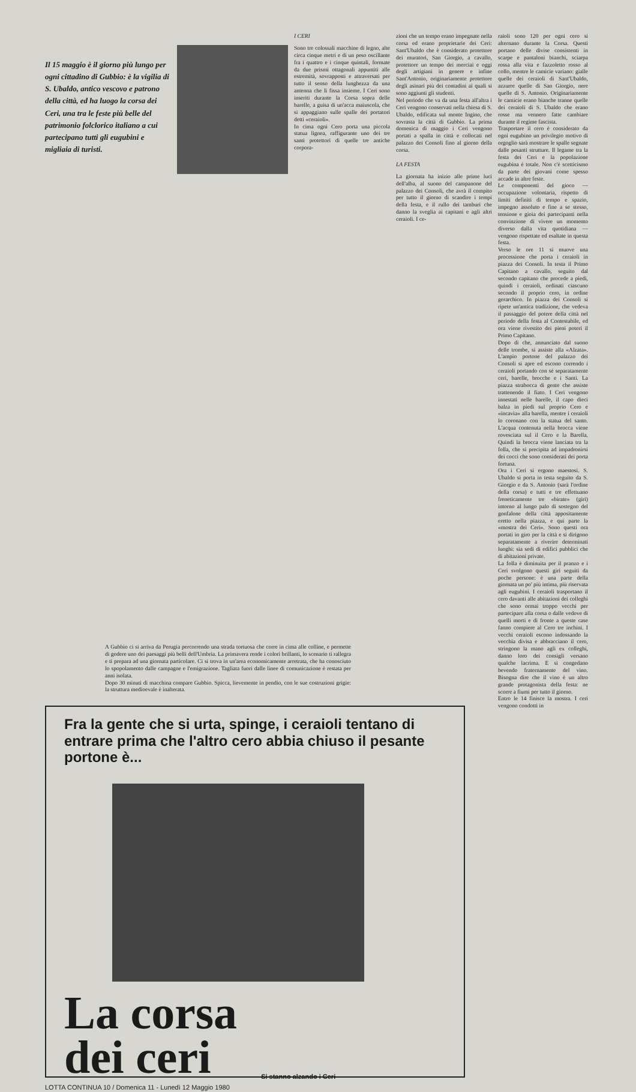Il 15 maggio è il giorno più lungo per ogni cittadino di Gubbio: è la vigilia di S. Ubaldo, antico vescovo e patrono della città, ed ha luogo la corsa dei Ceri, una tra le feste più belle del patrimonio folclorico italiano a cui partecipano tutti gli eugubini e migliaia di turisti.
I CERI
Sono tre colossali macchine di legno, alte circa cinque metri e di un peso oscillante fra i quattro e i cinque quintali, formate da due prismi ottagonali appuntiti alle estremità, sovrapposti e attraversati per tutto il senso della lunghezza da una antenna che li fissa insieme. I Ceri sono inseriti durante la Corsa sopra delle barelle, a guisa di un'acca maiuscola, che si appaggiano sulle spalle dei portatori detti «ceraioli».
In cima ogni Cero porta una piccola statua lignea, raffigurante uno dei tre santi protettori di quelle tre antiche corpora-
zioni che un tempo erano impegnate nella corsa ed erano proprietarie dei Ceri: Sant'Ubaldo che è considerato protettore dei muratori, San Giorgio, a cavallo, protettore un tempo dei merciai e oggi degli artigiani in genere e infine Sant'Antonio, originariamente protettore degli asinari più dei contadini ai quali si sono aggiunti gli studenti.
Nel periodo che va da una festa all'altra i Ceri vengono conservati nella chiesa di S. Ubaldo, edificata sul monte Ingino, che sovrasta la città di Gubbio. La prima domenica di maggio i Ceri vengono portati a spalla in città e collocati nel palazzo dei Consoli fino al giorno della corsa.
LA FESTA
La giornata ha inizio alle prime luci dell'alba, al suono del campanone del palazzo dei Consoli, che avrà il compito per tutto il giorno di scandire i tempi della festa, e il rullo dei tamburi che danno la sveglia ai capitani e agli altri ceraioli. I ce-
raioli sono 120 per ogni cero si alternano durante la Corsa. Questi portano delle divise consistenti in scarpe e pantaloni bianchi, sciarpa rossa alla vita e fazzoletto rosso al collo, mentre le camicie variano: gialle quelle dei ceraioli di Sant'Ubaldo, azzurre quelle di San Giorgio, nere quelle di S. Antonio. Originariamente le camicie erano bianche tranne quelle dei ceraioli di S. Ubaldo che erano rosse ma vennero fatte cambiare durante il regime fascista.
Trasportare il cero è considerato da ogni eugubino un privilegio motivo di orgoglio sarà mostrare le spalle segnate dalle pesanti strutture. Il legame tra la festa dei Ceri e la popolazione eugubina è totale. Non c'è scetticismo da parte dei giovani come spesso accade in altre feste.
Le componenti del gioco — occupazione volontaria, rispetto di limiti definiti di tempo e spazio, impegno assoluto e fine a se stesso, tensione e gioia dei partecipanti nella convinzione di vivere un momento diverso dalla vita quotidiana — vengono rispettate ed esaltate in questa festa.
Verso le ore 11 si muove una processione che porta i ceraioli in piazza dei Consoli. In testa il Primo Capitano a cavallo, seguito dal secondo capitano che procede a piedi, quindi i ceraioli, ordinati ciascuno secondo il proprio cero, in ordine gerarchico. In piazza dei Consoli si ripete un'antica tradizione, che vedeva il passaggio del potere della città nel periodo della festa al Contestabile, ed ora viene rivestito dei pieni poteri il Primo Capitano.
Dopo di che, annunciato dal suono delle trombe, si assiste alla «Alzata». L'ampio portone del palazzo dei Consoli si apre ed escono correndo i ceraioli portando con sé separatamente ceri, barelle, brocche e i Santi. La piazza strabocca di gente che assiste trattenendo il fiato. I Ceri vengono innestati nelle barelle, il capo dieci balza in piedi sul proprio Cero e «incavia» alla barella, mentre i ceraioli lo coronano con la statua del santo. L'acqua contenuta nella brocca viene rovesciata sul il Cero e la Barella. Quindi la brocca viene lanciata tra la folla, che si precipita ad impadronirsi dei cocci che sono considerati dei porta fortuna.
Ora i Ceri si ergono maestosi. S. Ubaldo si porta in testa seguito da S. Giorgio e da S. Antonio (sarà l'ordine della corsa) e tutti e tre effettuano freneticamente tre «birate» (giri) intorno al lungo palo di sostegno del gonfalone della città appositamente eretto nella piazza, e qui parte la «mostra dei Ceri». Sono questi ora portati in giro per la città e si dirigono separatamente a riverire determinati luoghi: sia sedi di edifici pubblici che di abitazioni private.
La folla è diminuita per il pranzo e i Ceri svolgono questi giri seguiti da poche persone: è una parte della giornata un po' più intima, più riservata agli eugubini. I ceraioli trasportano il cero davanti alle abitazioni dei colleghi che sono ormai troppo vecchi per partecipare alla corsa o dalle vedove di quelli morti e di fronte a queste case fanno compiere al Cero tre inchini. I vecchi ceraioli escono indossando la vecchia divisa e abbracciano il cero, stringono la mano agli ex colleghi, danno loro dei consigli versano qualche lacrima. E si congedano bevendo fraternamente del vino. Bisogna dire che il vino è un altro grande protagonista della festa: ne scorre a fiumi per tutto il giorno.
Entro le 14 finisce la mostra. I ceri vengono condotti in
A Gubbio ci si arriva da Perugia percorrendo una strada tortuosa che corre in cima alle colline, e permette di godere uno dei paesaggi più belli dell'Umbria. La primavera rende i colori brillanti, lo scenario ti rallegra e ti prepara ad una giornata particolare. Ci si trova in un'area economicamente arretrata, che ha conosciuto lo spopolamento dalle campagne e l'emigrazione. Tagliata fuori dalle linee di comunicazione è restata per anni isolata.
Dopo 30 minuti di macchina compare Gubbio. Spicca, lievemente in pendio, con le sue costruzioni grigie: la struttura medioevale è inalterata.
Fra la gente che si urta, spinge, i ceraioli tentano di entrare prima che l'altro cero abbia chiuso il pesante portone è...
La corsa
dei ceri
Si stanno alzando i Ceri
LOTTA CONTINUA 10 / Domenica 11 - Lunedì 12 Maggio 1980